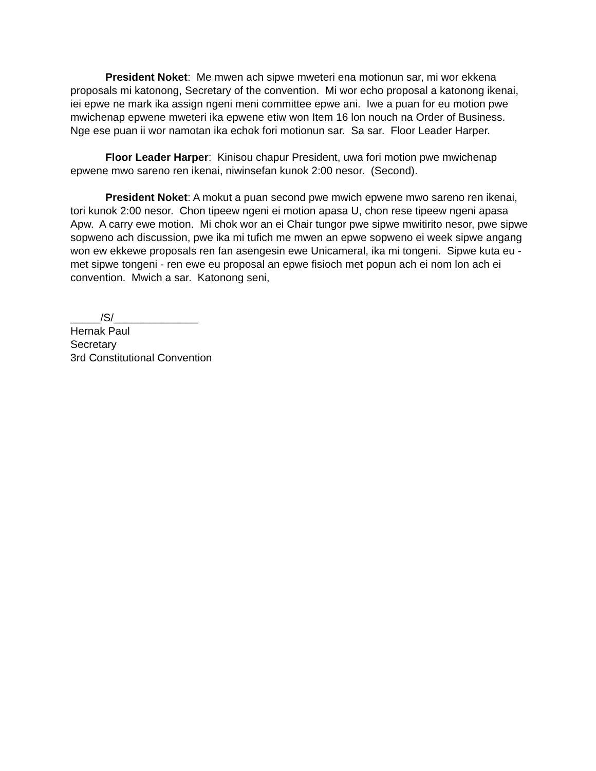President Noket: Me mwen ach sipwe mweteri ena motionun sar, mi wor ekkena proposals mi katonong, Secretary of the convention. Mi wor echo proposal a katonong ikenai, iei epwe ne mark ika assign ngeni meni committee epwe ani. Iwe a puan for eu motion pwe mwichenap epwene mweteri ika epwene etiw won Item 16 lon nouch na Order of Business. Nge ese puan ii wor namotan ika echok fori motionun sar. Sa sar. Floor Leader Harper.
Floor Leader Harper: Kinisou chapur President, uwa fori motion pwe mwichenap epwene mwo sareno ren ikenai, niwinsefan kunok 2:00 nesor. (Second).
President Noket: A mokut a puan second pwe mwich epwene mwo sareno ren ikenai, tori kunok 2:00 nesor. Chon tipeew ngeni ei motion apasa U, chon rese tipeew ngeni apasa Apw. A carry ewe motion. Mi chok wor an ei Chair tungor pwe sipwe mwitirito nesor, pwe sipwe sopweno ach discussion, pwe ika mi tufich me mwen an epwe sopweno ei week sipwe angang won ew ekkewe proposals ren fan asengesin ewe Unicameral, ika mi tongeni. Sipwe kuta eu - met sipwe tongeni - ren ewe eu proposal an epwe fisioch met popun ach ei nom lon ach ei convention. Mwich a sar. Katonong seni,
_____/S/______________
Hernak Paul
Secretary
3rd Constitutional Convention